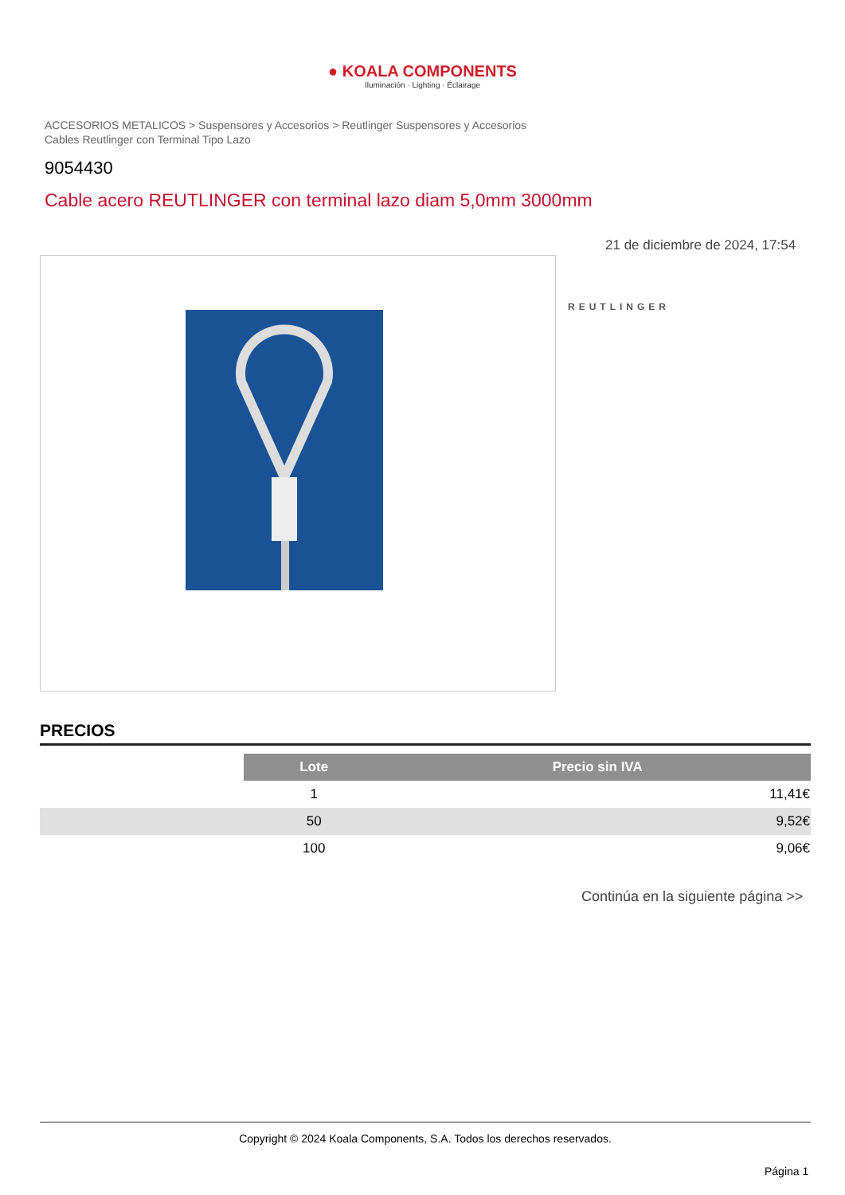● KOALA COMPONENTS
Iluminación · Lighting · Éclairage
ACCESORIOS METALICOS > Suspensores y Accesorios > Reutlinger Suspensores y Accesorios
Cables Reutlinger con Terminal Tipo Lazo
9054430
Cable acero REUTLINGER con terminal lazo diam 5,0mm 3000mm
21 de diciembre de 2024, 17:54
REUTLINGER
PRECIOS
| | Lote | Precio sin IVA |
| | 1 | 11,41€ |
| | 50 | 9,52€ |
| | 100 | 9,06€ |
Continúa en la siguiente página >>
Copyright © 2024 Koala Components, S.A. Todos los derechos reservados.
Página 1